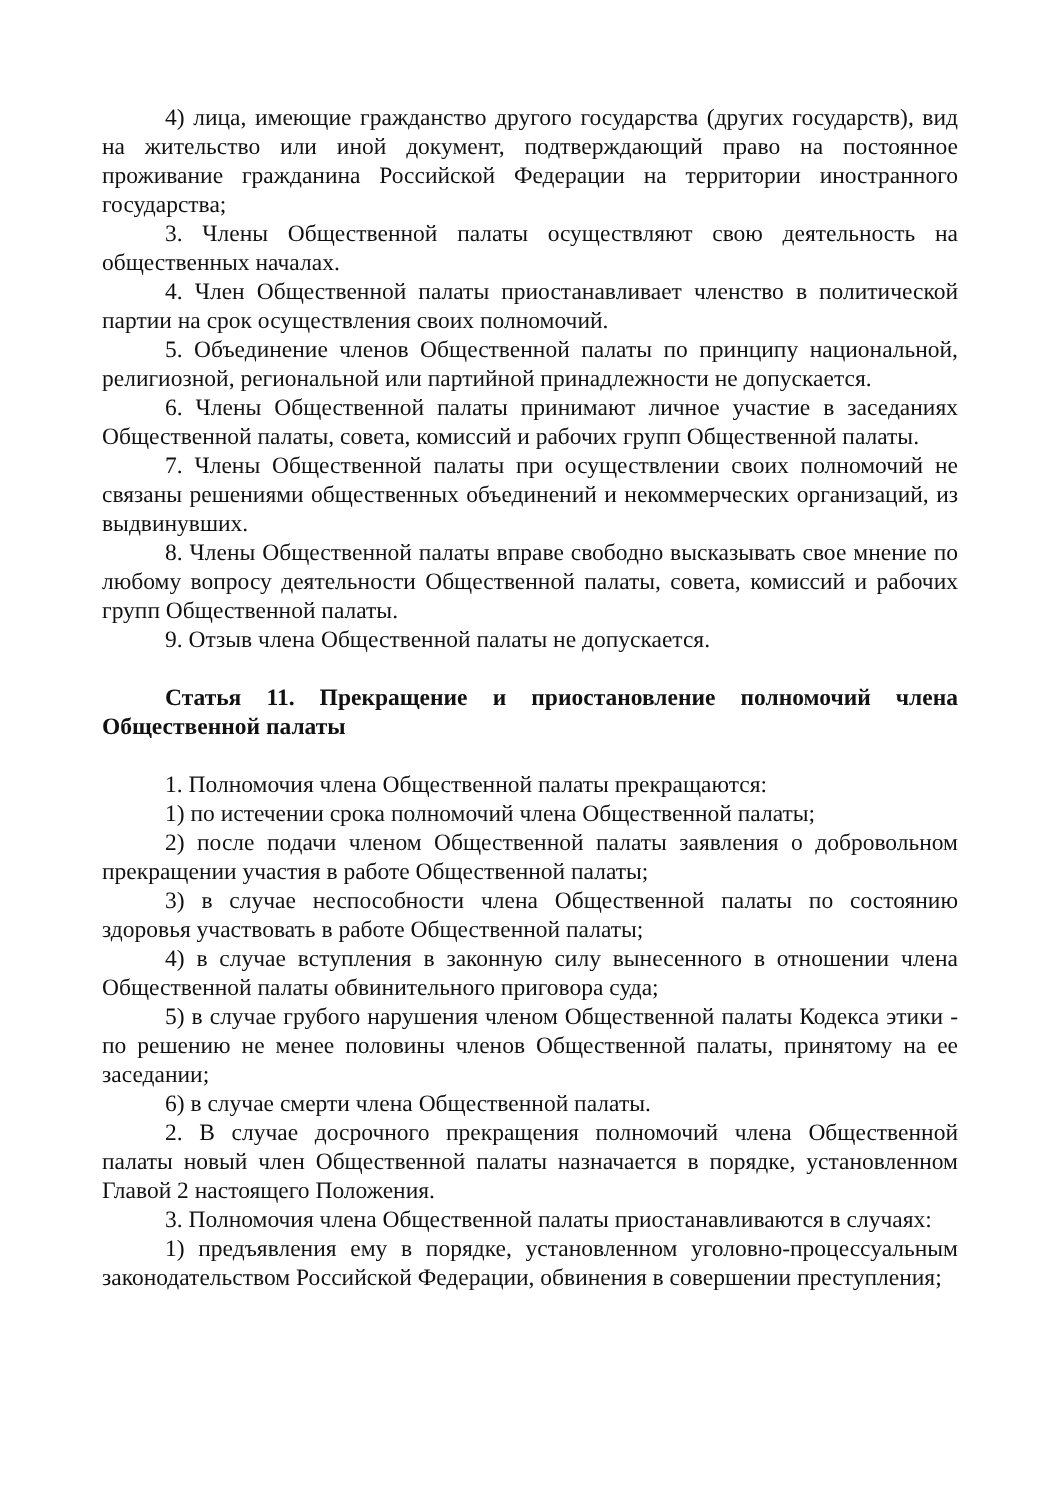4) лица, имеющие гражданство другого государства (других государств), вид на жительство или иной документ, подтверждающий право на постоянное проживание гражданина Российской Федерации на территории иностранного государства;
3. Члены Общественной палаты осуществляют свою деятельность на общественных началах.
4. Член Общественной палаты приостанавливает членство в политической партии на срок осуществления своих полномочий.
5. Объединение членов Общественной палаты по принципу национальной, религиозной, региональной или партийной принадлежности не допускается.
6. Члены Общественной палаты принимают личное участие в заседаниях Общественной палаты, совета, комиссий и рабочих групп Общественной палаты.
7. Члены Общественной палаты при осуществлении своих полномочий не связаны решениями общественных объединений и некоммерческих организаций, из выдвинувших.
8. Члены Общественной палаты вправе свободно высказывать свое мнение по любому вопросу деятельности Общественной палаты, совета, комиссий и рабочих групп Общественной палаты.
9. Отзыв члена Общественной палаты не допускается.
Статья 11. Прекращение и приостановление полномочий члена Общественной палаты
1. Полномочия члена Общественной палаты прекращаются:
1) по истечении срока полномочий члена Общественной палаты;
2) после подачи членом Общественной палаты заявления о добровольном прекращении участия в работе Общественной палаты;
3) в случае неспособности члена Общественной палаты по состоянию здоровья участвовать в работе Общественной палаты;
4) в случае вступления в законную силу вынесенного в отношении члена Общественной палаты обвинительного приговора суда;
5) в случае грубого нарушения членом Общественной палаты Кодекса этики - по решению не менее половины членов Общественной палаты, принятому на ее заседании;
6) в случае смерти члена Общественной палаты.
2. В случае досрочного прекращения полномочий члена Общественной палаты новый член Общественной палаты назначается в порядке, установленном Главой 2 настоящего Положения.
3. Полномочия члена Общественной палаты приостанавливаются в случаях:
1) предъявления ему в порядке, установленном уголовно-процессуальным законодательством Российской Федерации, обвинения в совершении преступления;